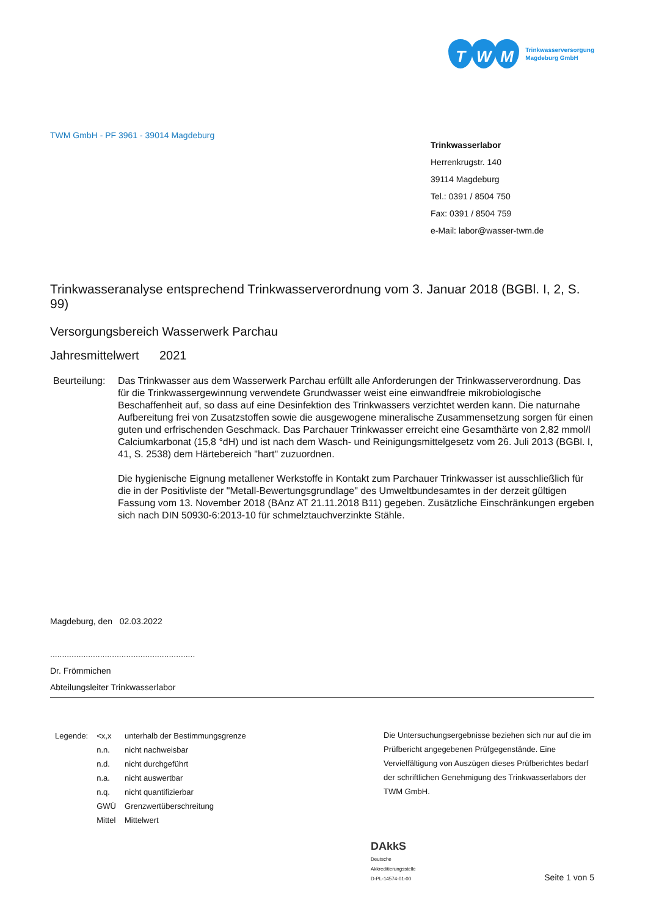T W M
Trinkwasserversorgung
Magdeburg GmbH
TWM GmbH - PF 3961 - 39014 Magdeburg
Trinkwasserlabor
Herrenkrugstr. 140
39114 Magdeburg
Tel.: 0391 / 8504 750
Fax: 0391 / 8504 759
e-Mail: labor@wasser-twm.de
Trinkwasseranalyse entsprechend Trinkwasserverordnung vom 3. Januar 2018 (BGBl. I, 2, S. 99)
Versorgungsbereich Wasserwerk Parchau
Jahresmittelwert 2021
Beurteilung:
Das Trinkwasser aus dem Wasserwerk Parchau erfüllt alle Anforderungen der Trinkwasserverordnung. Das für die Trinkwassergewinnung verwendete Grundwasser weist eine einwandfreie mikrobiologische Beschaffenheit auf, so dass auf eine Desinfektion des Trinkwassers verzichtet werden kann. Die naturnahe Aufbereitung frei von Zusatzstoffen sowie die ausgewogene mineralische Zusammensetzung sorgen für einen guten und erfrischenden Geschmack. Das Parchauer Trinkwasser erreicht eine Gesamthärte von 2,82 mmol/l Calciumkarbonat (15,8 °dH) und ist nach dem Wasch- und Reinigungsmittelgesetz vom 26. Juli 2013 (BGBl. I, 41, S. 2538) dem Härtebereich "hart" zuzuordnen.
Die hygienische Eignung metallener Werkstoffe in Kontakt zum Parchauer Trinkwasser ist ausschließlich für die in der Positivliste der "Metall-Bewertungsgrundlage" des Umweltbundesamtes in der derzeit gültigen Fassung vom 13. November 2018 (BAnz AT 21.11.2018 B11) gegeben. Zusätzliche Einschränkungen ergeben sich nach DIN 50930-6:2013-10 für schmelztauchverzinkte Stähle.
Magdeburg, den 02.03.2022
.............................................................
Dr. Frömmichen
Abteilungsleiter Trinkwasserlabor
| Legende: | <x,x | unterhalb der Bestimmungsgrenze |
| | n.n. | nicht nachweisbar |
| | n.d. | nicht durchgeführt |
| | n.a. | nicht auswertbar |
| | n.q. | nicht quantifizierbar |
| | GWÜ | Grenzwertüberschreitung |
| | Mittel | Mittelwert |
Die Untersuchungsergebnisse beziehen sich nur auf die im Prüfbericht angegebenen Prüfgegenstände. Eine Vervielfältigung von Auszügen dieses Prüfberichtes bedarf der schriftlichen Genehmigung des Trinkwasserlabors der TWM GmbH.
DAkkS
Deutsche
Akkreditierungsstelle
D-PL-14574-01-00
Seite 1 von 5